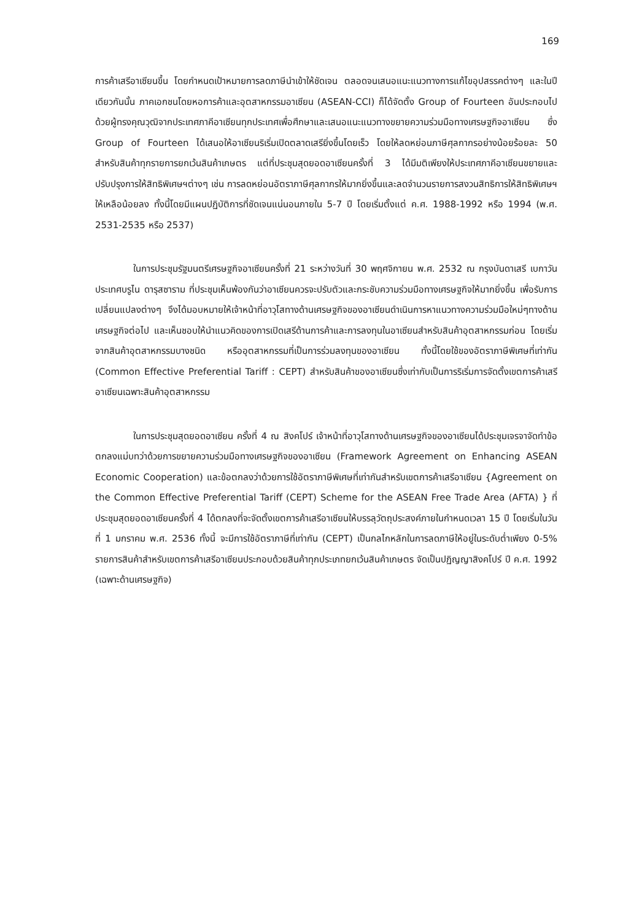169
การค้าเสรีอาเซียนขึ้น โดยกำหนดเป้าหมายการลดภาษีนำเข้าให้ชัดเจน ตลอดจนเสนอแนะแนวทางการแก้ไขอุปสรรคต่างๆ และในปีเดียวกันนั้น ภาคเอกชนโดยหอการค้าและอุตสาหกรรมอาเซียน (ASEAN-CCI) ก็ได้จัดตั้ง Group of Fourteen อันประกอบไปด้วยผู้ทรงคุณวุฒิจากประเทศภาคีอาเซียนทุกประเทศเพื่อศึกษาและเสนอแนะแนวทางขยายความร่วมมือทางเศรษฐกิจอาเซียน ซึ่ง Group of Fourteen ได้เสนอให้อาเซียนริเริ่มเปิดตลาดเสรียิ่งขึ้นโดยเร็ว โดยให้ลดหย่อนภาษีศุลกากรอย่างน้อยร้อยละ 50 สำหรับสินค้าทุกรายการยกเว้นสินค้าเกษตร แต่ที่ประชุมสุดยอดอาเซียนครั้งที่ 3 ได้มีมติเพียงให้ประเทศภาคีอาเซียนขยายและปรับปรุงการให้สิทธิพิเศษฯต่างๆ เช่น การลดหย่อนอัตราภาษีศุลกากรให้มากยิ่งขึ้นและลดจำนวนรายการสงวนสิทธิการให้สิทธิพิเศษฯ ให้เหลือน้อยลง ทั้งนี้โดยมีแผนปฏิบัติการที่ชัดเจนแน่นอนภายใน 5-7 ปี โดยเริ่มตั้งแต่ ค.ศ. 1988-1992 หรือ 1994 (พ.ศ. 2531-2535 หรือ 2537)
ในการประชุมรัฐมนตรีเศรษฐกิจอาเซียนครั้งที่ 21 ระหว่างวันที่ 30 พฤศจิกายน พ.ศ. 2532 ณ กรุงบันดาเสรี เบกาวัน ประเทศบรูไน ดารุสซาราม ที่ประชุมเห็นพ้องกันว่าอาเซียนควรจะปรับตัวและกระชับความร่วมมือทางเศรษฐกิจให้มากยิ่งขึ้น เพื่อรับการเปลี่ยนแปลงต่างๆ จึงได้มอบหมายให้เจ้าหน้าที่อาวุโสทางด้านเศรษฐกิจของอาเซียนดำเนินการหาแนวทางความร่วมมือใหม่ๆทางด้านเศรษฐกิจต่อไป และเห็นชอบให้นำแนวคิดของการเปิดเสรีด้านการค้าและการลงทุนในอาเซียนสำหรับสินค้าอุตสาหกรรมก่อน โดยเริ่มจากสินค้าอุตสาหกรรมบางชนิด หรืออุตสาหกรรมที่เป็นการร่วมลงทุนของอาเซียน ทั้งนี้โดยใช้ของอัตราภาษีพิเศษที่เท่ากัน (Common Effective Preferential Tariff : CEPT) สำหรับสินค้าของอาเซียนซึ่งเท่ากับเป็นการริเริ่มการจัดตั้งเขตการค้าเสรีอาเซียนเฉพาะสินค้าอุตสาหกรรม
ในการประชุมสุดยอดอาเซียน ครั้งที่ 4 ณ สิงคโปร์ เจ้าหน้าที่อาวุโสทางด้านเศรษฐกิจของอาเซียนได้ประชุมเจรจาจัดทำข้อตกลงแม่บทว่าด้วยการขยายความร่วมมือทางเศรษฐกิจของอาเซียน (Framework Agreement on Enhancing ASEAN Economic Cooperation) และข้อตกลงว่าด้วยการใช้อัตราภาษีพิเศษที่เท่ากันสำหรับเขตการค้าเสรีอาเซียน {Agreement on the Common Effective Preferential Tariff (CEPT) Scheme for the ASEAN Free Trade Area (AFTA) } ที่ประชุมสุดยอดอาเซียนครั้งที่ 4 ได้ตกลงที่จะจัดตั้งเขตการค้าเสรีอาเซียนให้บรรลุวัตถุประสงค์ภายในกำหนดเวลา 15 ปี โดยเริ่มในวันที่ 1 มกราคม พ.ศ. 2536 ทั้งนี้ จะมีการใช้อัตราภาษีที่เท่ากัน (CEPT) เป็นกลไกหลักในการลดภาษีให้อยู่ในระดับต่ำเพียง 0-5% รายการสินค้าสำหรับเขตการค้าเสรีอาเซียนประกอบด้วยสินค้าทุกประเภทยกเว้นสินค้าเกษตร จัดเป็นปฏิญญาสิงคโปร์ ปี ค.ศ. 1992 (เฉพาะด้านเศรษฐกิจ)